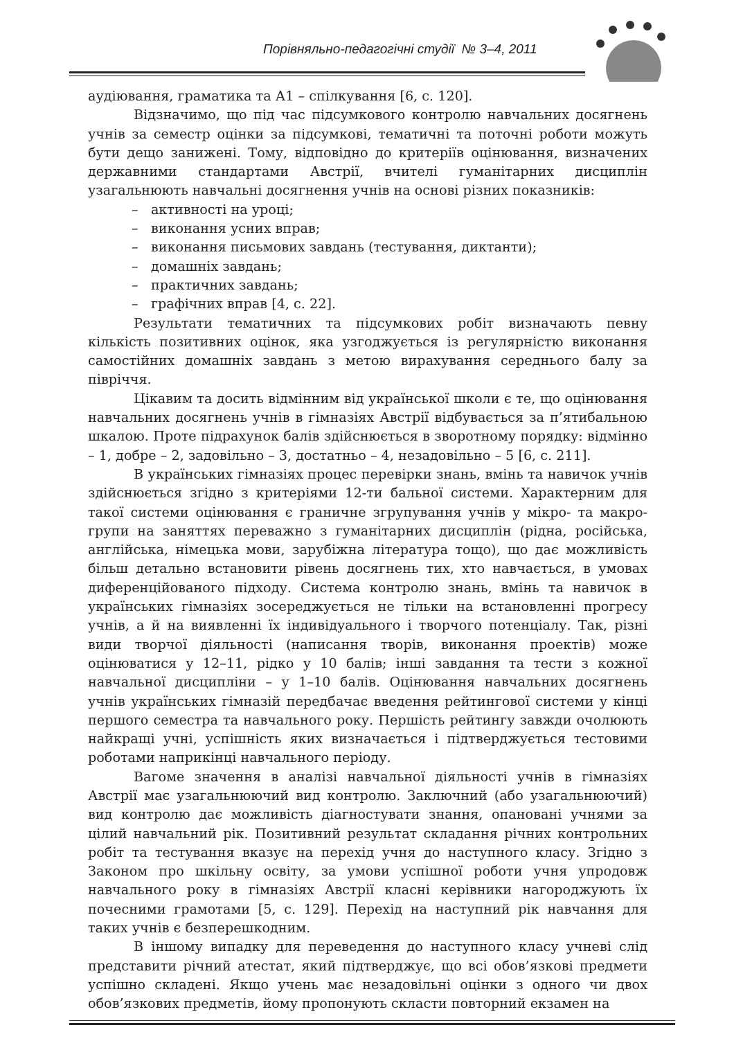Порівняльно-педагогічні студії № 3–4, 2011
аудіювання, граматика та А1 – спілкування [6, с. 120].
Відзначимо, що під час підсумкового контролю навчальних досягнень учнів за семестр оцінки за підсумкові, тематичні та поточні роботи можуть бути дещо занижені. Тому, відповідно до критеріїв оцінювання, визначених державними стандартами Австрії, вчителі гуманітарних дисциплін узагальнюють навчальні досягнення учнів на основі різних показників:
– активності на уроці;
– виконання усних вправ;
– виконання письмових завдань (тестування, диктанти);
– домашніх завдань;
– практичних завдань;
– графічних вправ [4, с. 22].
Результати тематичних та підсумкових робіт визначають певну кількість позитивних оцінок, яка узгоджується із регулярністю виконання самостійних домашніх завдань з метою вирахування середнього балу за півріччя.
Цікавим та досить відмінним від української школи є те, що оцінювання навчальних досягнень учнів в гімназіях Австрії відбувається за п’ятибальною шкалою. Проте підрахунок балів здійснюється в зворотному порядку: відмінно – 1, добре – 2, задовільно – 3, достатньо – 4, незадовільно – 5 [6, с. 211].
В українських гімназіях процес перевірки знань, вмінь та навичок учнів здійснюється згідно з критеріями 12-ти бальної системи. Характерним для такої системи оцінювання є граничне згрупування учнів у мікро- та макро-групи на заняттях переважно з гуманітарних дисциплін (рідна, російська, англійська, німецька мови, зарубіжна література тощо), що дає можливість більш детально встановити рівень досягнень тих, хто навчається, в умовах диференційованого підходу. Система контролю знань, вмінь та навичок в українських гімназіях зосереджується не тільки на встановленні прогресу учнів, а й на виявленні їх індивідуального і творчого потенціалу. Так, різні види творчої діяльності (написання творів, виконання проектів) може оцінюватися у 12–11, рідко у 10 балів; інші завдання та тести з кожної навчальної дисципліни – у 1–10 балів. Оцінювання навчальних досягнень учнів українських гімназій передбачає введення рейтингової системи у кінці першого семестра та навчального року. Першість рейтингу завжди очолюють найкращі учні, успішність яких визначається і підтверджується тестовими роботами наприкінці навчального періоду.
Вагоме значення в аналізі навчальної діяльності учнів в гімназіях Австрії має узагальнюючий вид контролю. Заключний (або узагальнюючий) вид контролю дає можливість діагностувати знання, опановані учнями за цілий навчальний рік. Позитивний результат складання річних контрольних робіт та тестування вказує на перехід учня до наступного класу. Згідно з Законом про шкільну освіту, за умови успішної роботи учня упродовж навчального року в гімназіях Австрії класні керівники нагороджують їх почесними грамотами [5, с. 129]. Перехід на наступний рік навчання для таких учнів є безперешкодним.
В іншому випадку для переведення до наступного класу учневі слід представити річний атестат, який підтверджує, що всі обов’язкові предмети успішно складені. Якщо учень має незадовільні оцінки з одного чи двох обов’язкових предметів, йому пропонують скласти повторний екзамен на